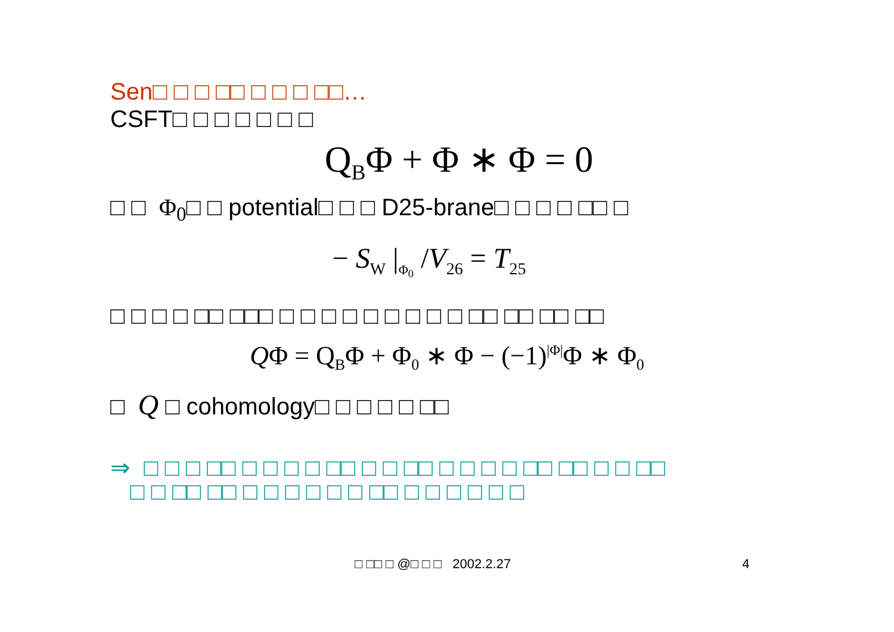Sen□ □ □ □□ □ □ □ □□…
CSFT□ □ □ □ □ □ □
Q<sub>B</sub>Φ + Φ ∗ Φ = 0
□ □ Φ<sub>0</sub>□ □ potential□ □ □ D25-brane□ □ □ □ □□ □
− S<sub>W</sub> |<sub>Φ<sub>0</sub></sub> /V<sub>26</sub> = T<sub>25</sub>
□ □ □ □ □□ □□□ □ □ □ □ □ □ □ □ □ □□ □□ □□ □□
QΦ = Q<sub>B</sub>Φ + Φ<sub>0</sub> ∗ Φ − (−1)<sup>|Φ|</sup>Φ ∗ Φ<sub>0</sub>
□ Q □ cohomology□ □ □ □ □ □□
⇒ □ □ □ □□ □ □ □ □ □□ □ □ □□ □ □ □ □ □□ □□ □ □ □□
□ □ □□ □□ □ □ □ □ □ □ □□ □ □ □ □ □ □
□ □□ □ @□ □ □ 2002.2.27 4